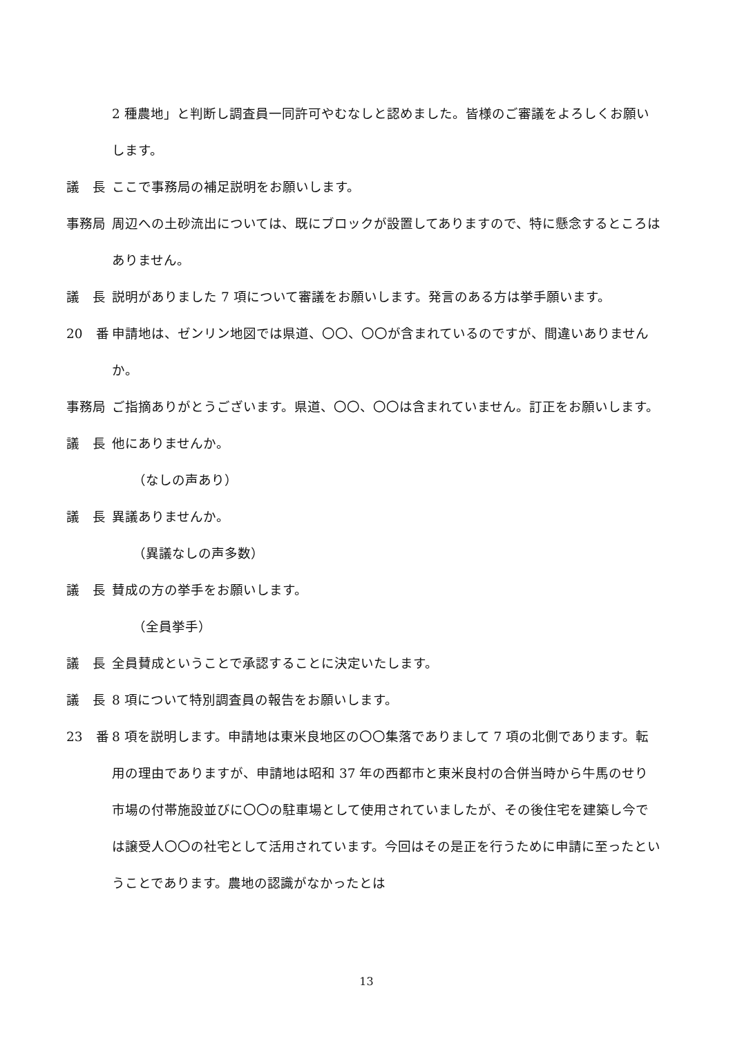2 種農地」と判断し調査員一同許可やむなしと認めました。皆様のご審議をよろしくお願いします。
議　長 ここで事務局の補足説明をお願いします。
事務局 周辺への土砂流出については、既にブロックが設置してありますので、特に懸念するところはありません。
議　長 説明がありました 7 項について審議をお願いします。発言のある方は挙手願います。
20　番 申請地は、ゼンリン地図では県道、〇〇、〇〇が含まれているのですが、間違いありませんか。
事務局 ご指摘ありがとうございます。県道、〇〇、〇〇は含まれていません。訂正をお願いします。
議　長 他にありませんか。
（なしの声あり）
議　長 異議ありませんか。
（異議なしの声多数）
議　長 賛成の方の挙手をお願いします。
（全員挙手）
議　長 全員賛成ということで承認することに決定いたします。
議　長 8 項について特別調査員の報告をお願いします。
23　番 8 項を説明します。申請地は東米良地区の〇〇集落でありまして 7 項の北側であります。転用の理由でありますが、申請地は昭和 37 年の西都市と東米良村の合併当時から牛馬のせり市場の付帯施設並びに〇〇の駐車場として使用されていましたが、その後住宅を建築し今では譲受人〇〇の社宅として活用されています。今回はその是正を行うために申請に至ったということであります。農地の認識がなかったとは
13